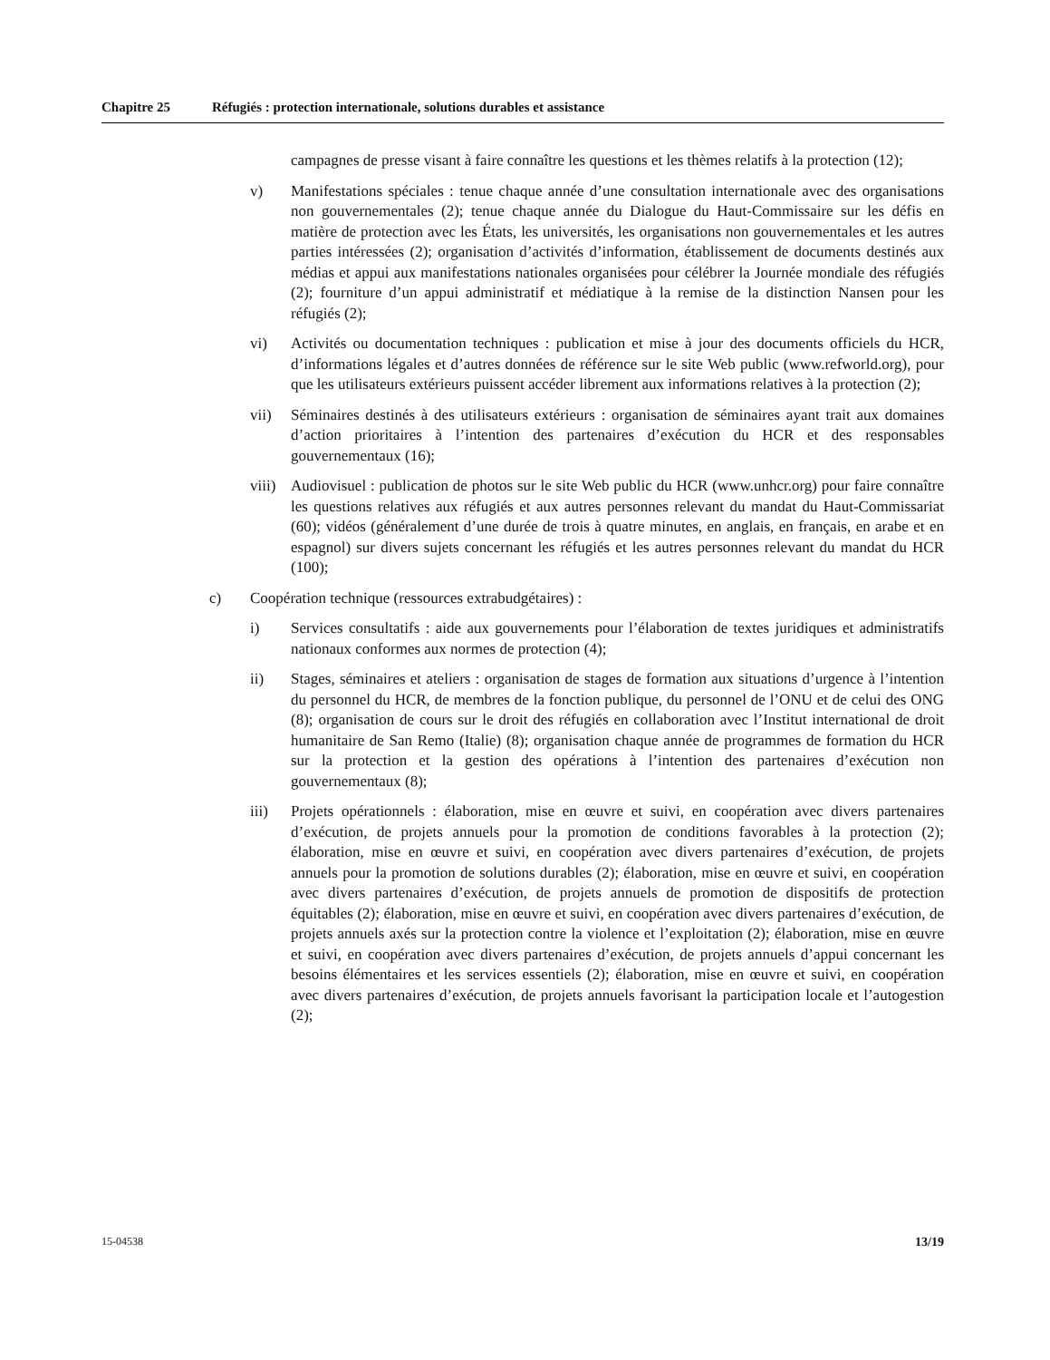Chapitre 25 Réfugiés : protection internationale, solutions durables et assistance
campagnes de presse visant à faire connaître les questions et les thèmes relatifs à la protection (12);
v) Manifestations spéciales : tenue chaque année d’une consultation internationale avec des organisations non gouvernementales (2); tenue chaque année du Dialogue du Haut-Commissaire sur les défis en matière de protection avec les États, les universités, les organisations non gouvernementales et les autres parties intéressées (2); organisation d’activités d’information, établissement de documents destinés aux médias et appui aux manifestations nationales organisées pour célébrer la Journée mondiale des réfugiés (2); fourniture d’un appui administratif et médiatique à la remise de la distinction Nansen pour les réfugiés (2);
vi) Activités ou documentation techniques : publication et mise à jour des documents officiels du HCR, d’informations légales et d’autres données de référence sur le site Web public (www.refworld.org), pour que les utilisateurs extérieurs puissent accéder librement aux informations relatives à la protection (2);
vii) Séminaires destinés à des utilisateurs extérieurs : organisation de séminaires ayant trait aux domaines d’action prioritaires à l’intention des partenaires d’exécution du HCR et des responsables gouvernementaux (16);
viii)
Audiovisuel : publication de photos sur le site Web public du HCR (www.unhcr.org) pour faire connaître les questions relatives aux réfugiés et aux autres personnes relevant du mandat du Haut-Commissariat (60); vidéos (généralement d’une durée de trois à quatre minutes, en anglais, en français, en arabe et en espagnol) sur divers sujets concernant les réfugiés et les autres personnes relevant du mandat du HCR (100);
c) Coopération technique (ressources extrabudgétaires) :
i) Services consultatifs : aide aux gouvernements pour l’élaboration de textes juridiques et administratifs nationaux conformes aux normes de protection (4);
ii) Stages, séminaires et ateliers : organisation de stages de formation aux situations d’urgence à l’intention du personnel du HCR, de membres de la fonction publique, du personnel de l’ONU et de celui des ONG (8); organisation de cours sur le droit des réfugiés en collaboration avec l’Institut international de droit humanitaire de San Remo (Italie) (8); organisation chaque année de programmes de formation du HCR sur la protection et la gestion des opérations à l’intention des partenaires d’exécution non gouvernementaux (8);
iii) Projets opérationnels : élaboration, mise en œuvre et suivi, en coopération avec divers partenaires d’exécution, de projets annuels pour la promotion de conditions favorables à la protection (2); élaboration, mise en œuvre et suivi, en coopération avec divers partenaires d’exécution, de projets annuels pour la promotion de solutions durables (2); élaboration, mise en œuvre et suivi, en coopération avec divers partenaires d’exécution, de projets annuels de promotion de dispositifs de protection équitables (2); élaboration, mise en œuvre et suivi, en coopération avec divers partenaires d’exécution, de projets annuels axés sur la protection contre la violence et l’exploitation (2); élaboration, mise en œuvre et suivi, en coopération avec divers partenaires d’exécution, de projets annuels d’appui concernant les besoins élémentaires et les services essentiels (2); élaboration, mise en œuvre et suivi, en coopération avec divers partenaires d’exécution, de projets annuels favorisant la participation locale et l’autogestion (2);
15-04538 13/19